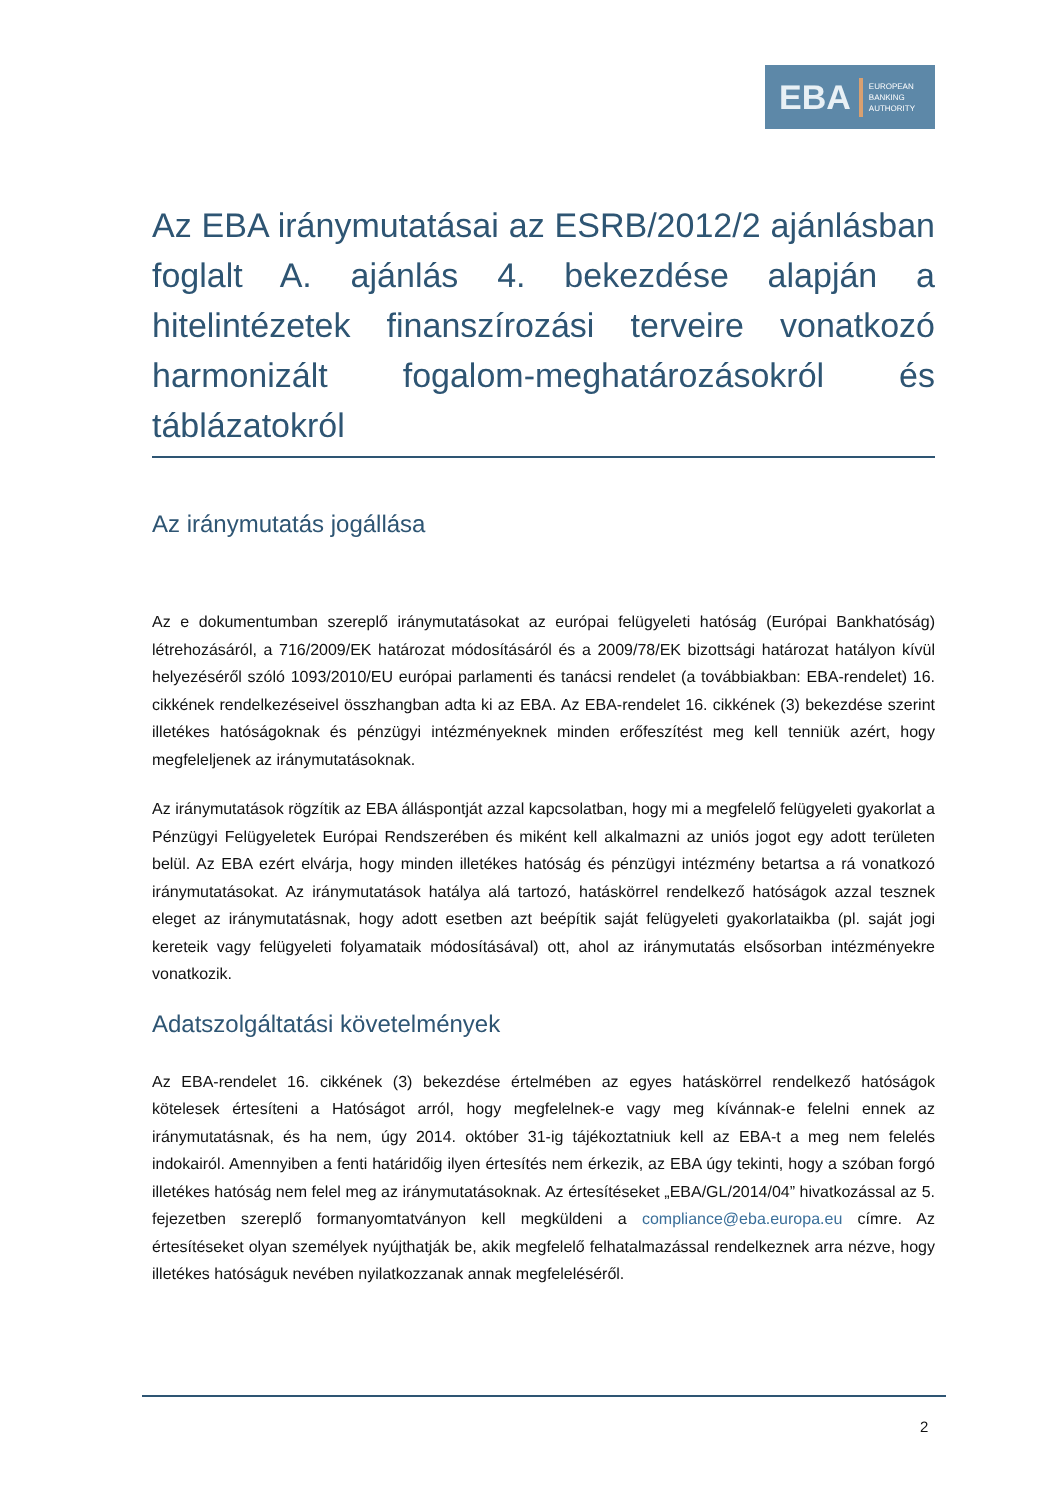EBA EUROPEAN
BANKING
AUTHORITY
Az EBA iránymutatásai az ESRB/2012/2 ajánlásban foglalt A. ajánlás 4. bekezdése alapján a hitelintézetek finanszírozási terveire vonatkozó harmonizált fogalom-meghatározásokról és táblázatokról
Az iránymutatás jogállása
Az e dokumentumban szereplő iránymutatásokat az európai felügyeleti hatóság (Európai Bankhatóság) létrehozásáról, a 716/2009/EK határozat módosításáról és a 2009/78/EK bizottsági határozat hatályon kívül helyezéséről szóló 1093/2010/EU európai parlamenti és tanácsi rendelet (a továbbiakban: EBA-rendelet) 16. cikkének rendelkezéseivel összhangban adta ki az EBA. Az EBA-rendelet 16. cikkének (3) bekezdése szerint illetékes hatóságoknak és pénzügyi intézményeknek minden erőfeszítést meg kell tenniük azért, hogy megfeleljenek az iránymutatásoknak.
Az iránymutatások rögzítik az EBA álláspontját azzal kapcsolatban, hogy mi a megfelelő felügyeleti gyakorlat a Pénzügyi Felügyeletek Európai Rendszerében és miként kell alkalmazni az uniós jogot egy adott területen belül. Az EBA ezért elvárja, hogy minden illetékes hatóság és pénzügyi intézmény betartsa a rá vonatkozó iránymutatásokat. Az iránymutatások hatálya alá tartozó, hatáskörrel rendelkező hatóságok azzal tesznek eleget az iránymutatásnak, hogy adott esetben azt beépítik saját felügyeleti gyakorlataikba (pl. saját jogi kereteik vagy felügyeleti folyamataik módosításával) ott, ahol az iránymutatás elsősorban intézményekre vonatkozik.
Adatszolgáltatási követelmények
Az EBA-rendelet 16. cikkének (3) bekezdése értelmében az egyes hatáskörrel rendelkező hatóságok kötelesek értesíteni a Hatóságot arról, hogy megfelelnek-e vagy meg kívánnak-e felelni ennek az iránymutatásnak, és ha nem, úgy 2014. október 31-ig tájékoztatniuk kell az EBA-t a meg nem felelés indokairól. Amennyiben a fenti határidőig ilyen értesítés nem érkezik, az EBA úgy tekinti, hogy a szóban forgó illetékes hatóság nem felel meg az iránymutatásoknak. Az értesítéseket „EBA/GL/2014/04” hivatkozással az 5. fejezetben szereplő formanyomtatványon kell megküldeni a compliance@eba.europa.eu címre. Az értesítéseket olyan személyek nyújthatják be, akik megfelelő felhatalmazással rendelkeznek arra nézve, hogy illetékes hatóságuk nevében nyilatkozzanak annak megfeleléséről.
2